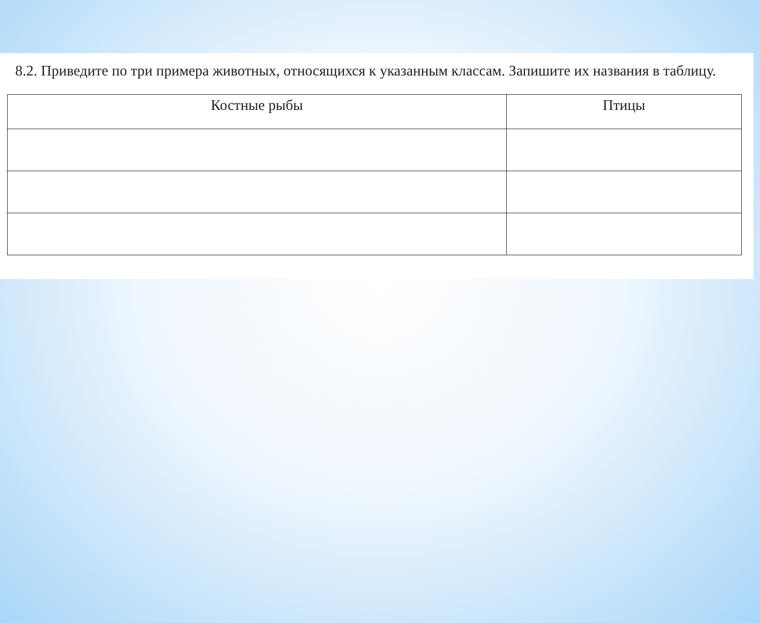8.2. Приведите по три примера животных, относящихся к указанным классам. Запишите их названия в таблицу.
| Костные рыбы | Птицы |
| --- | --- |